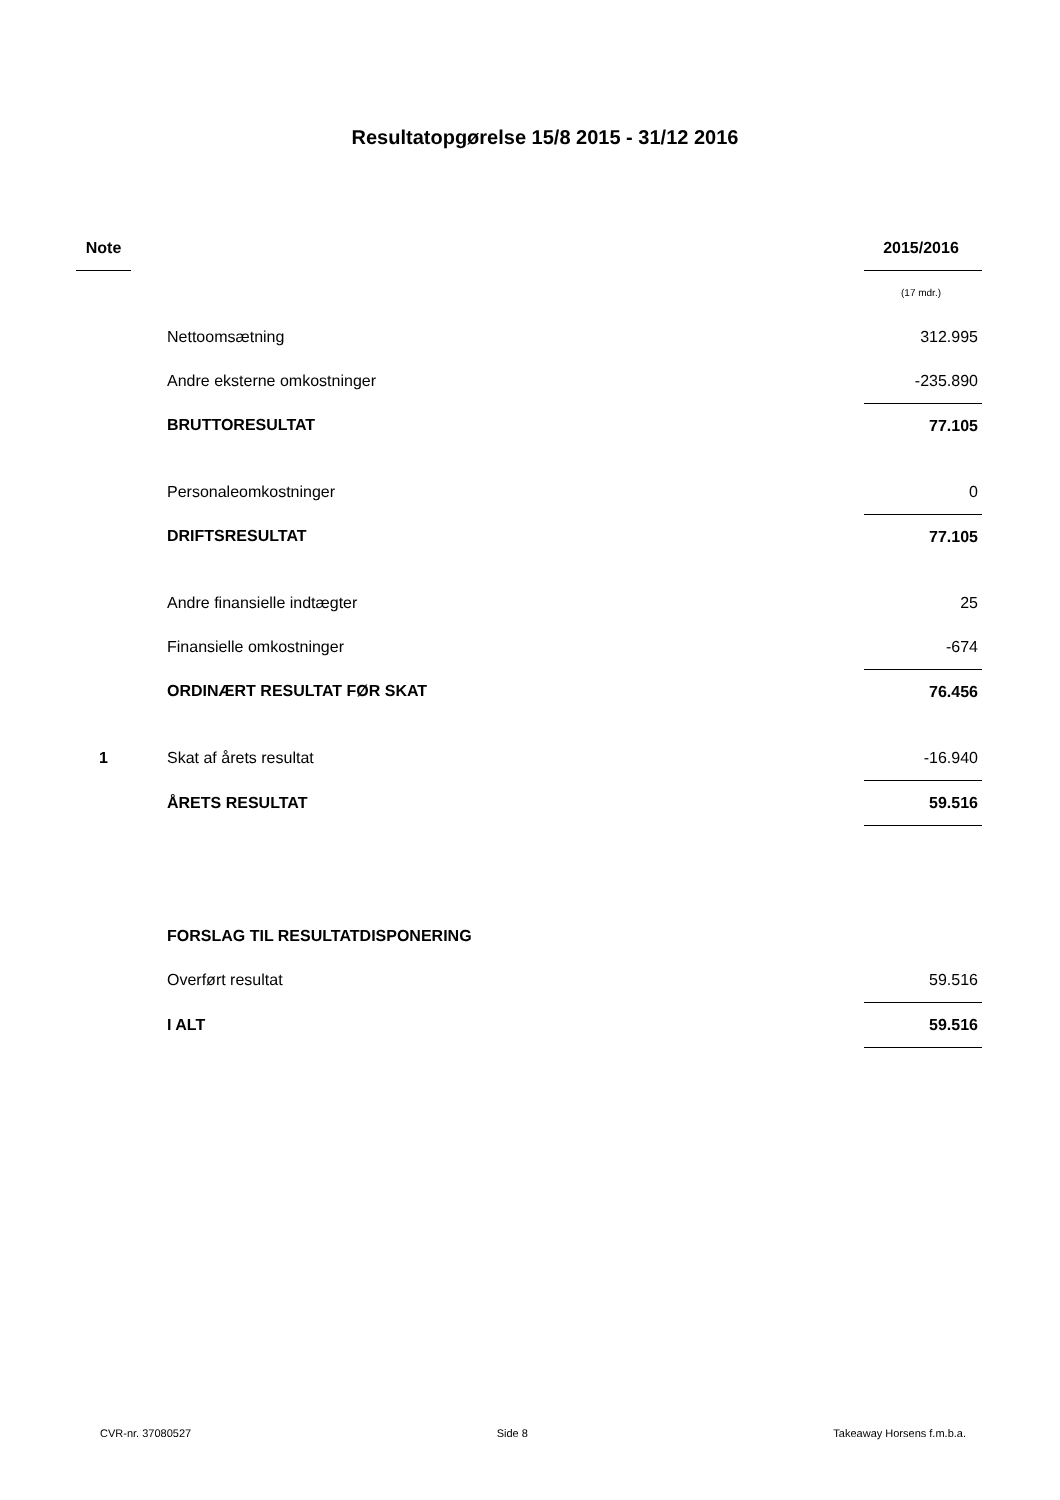Resultatopgørelse 15/8 2015 - 31/12 2016
| Note | | | 2015/2016 |
| | | | (17 mdr.) |
| | | Nettoomsætning | 312.995 |
| | | Andre eksterne omkostninger | -235.890 |
| | | BRUTTORESULTAT | 77.105 |
| | | Personaleomkostninger | 0 |
| | | DRIFTSRESULTAT | 77.105 |
| | | Andre finansielle indtægter | 25 |
| | | Finansielle omkostninger | -674 |
| | | ORDINÆRT RESULTAT FØR SKAT | 76.456 |
| 1 | | Skat af årets resultat | -16.940 |
| | | ÅRETS RESULTAT | 59.516 |
| | | FORSLAG TIL RESULTATDISPONERING | |
| | | Overført resultat | 59.516 |
| | | I ALT | 59.516 |
CVR-nr. 37080527 Side 8 Takeaway Horsens f.m.b.a.